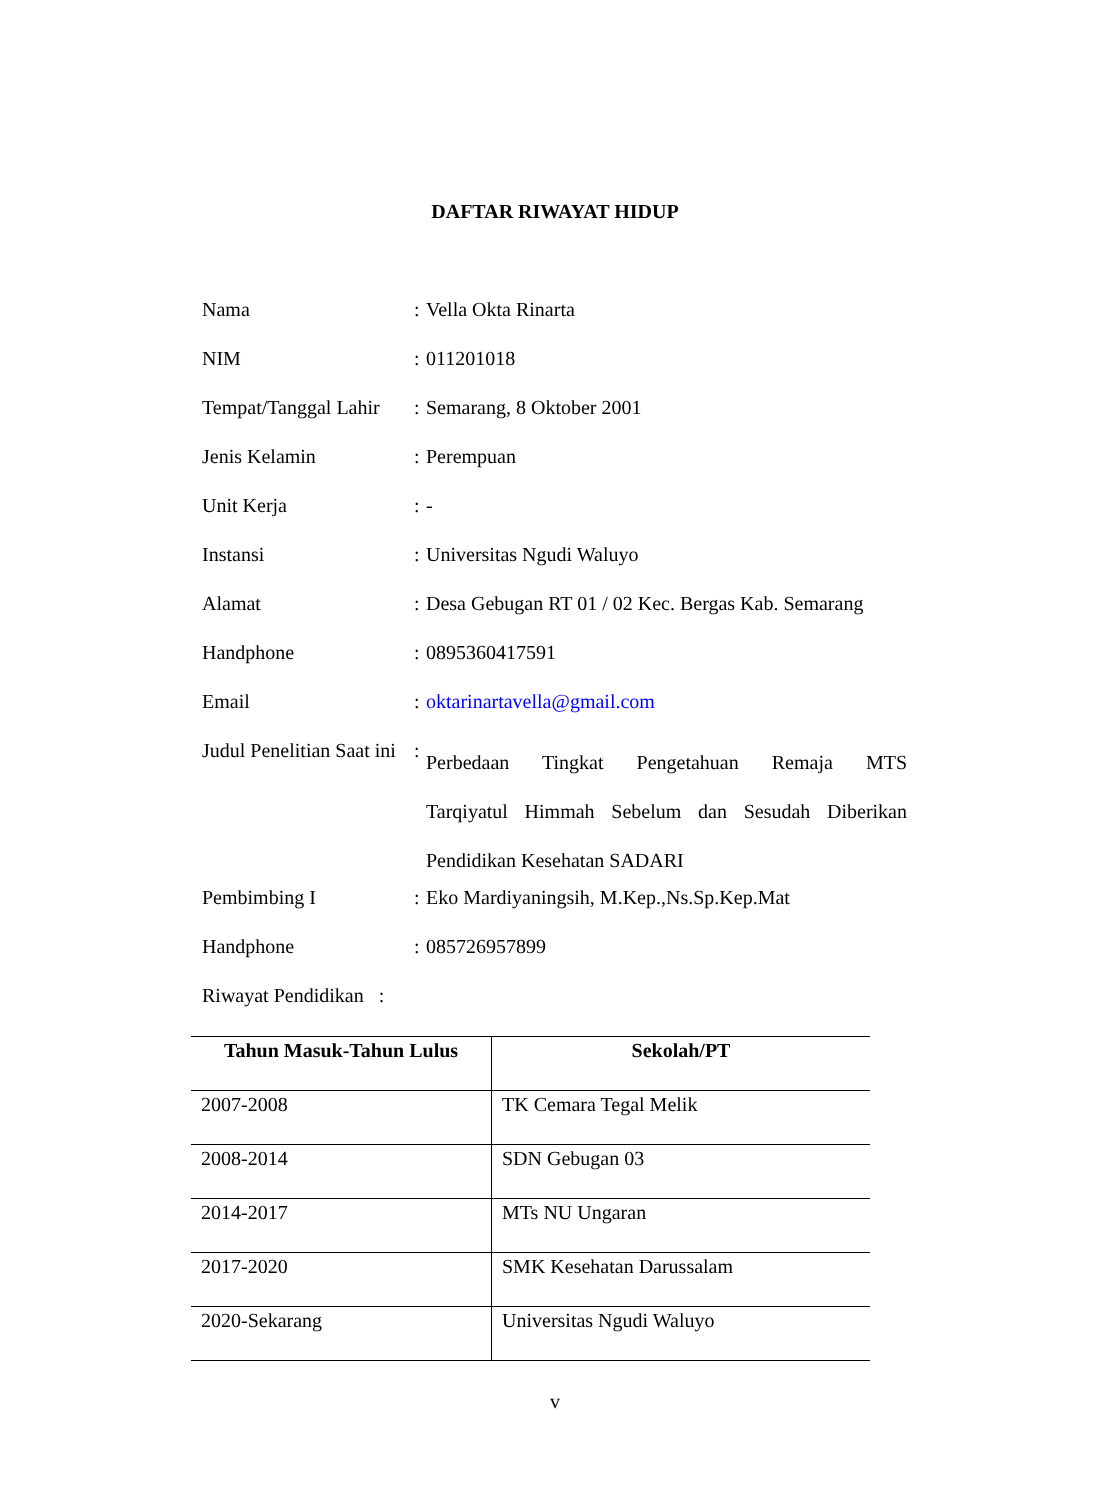DAFTAR RIWAYAT HIDUP
| Nama | : | Vella Okta Rinarta |
| NIM | : | 011201018 |
| Tempat/Tanggal Lahir | : | Semarang, 8 Oktober 2001 |
| Jenis Kelamin | : | Perempuan |
| Unit Kerja | : | - |
| Instansi | : | Universitas Ngudi Waluyo |
| Alamat | : | Desa Gebugan RT 01 / 02 Kec. Bergas Kab. Semarang |
| Handphone | : | 0895360417591 |
| Email | : | oktarinartavella@gmail.com |
| Judul Penelitian Saat ini | : | Perbedaan Tingkat Pengetahuan Remaja MTS Tarqiyatul Himmah Sebelum dan Sesudah Diberikan Pendidikan Kesehatan SADARI |
| Pembimbing I | : | Eko Mardiyaningsih, M.Kep.,Ns.Sp.Kep.Mat |
| Handphone | : | 085726957899 |
| Riwayat Pendidikan : | | |
| Tahun Masuk-Tahun Lulus | Sekolah/PT |
| --- | --- |
| 2007-2008 | TK Cemara Tegal Melik |
| 2008-2014 | SDN Gebugan 03 |
| 2014-2017 | MTs NU Ungaran |
| 2017-2020 | SMK Kesehatan Darussalam |
| 2020-Sekarang | Universitas Ngudi Waluyo |
v